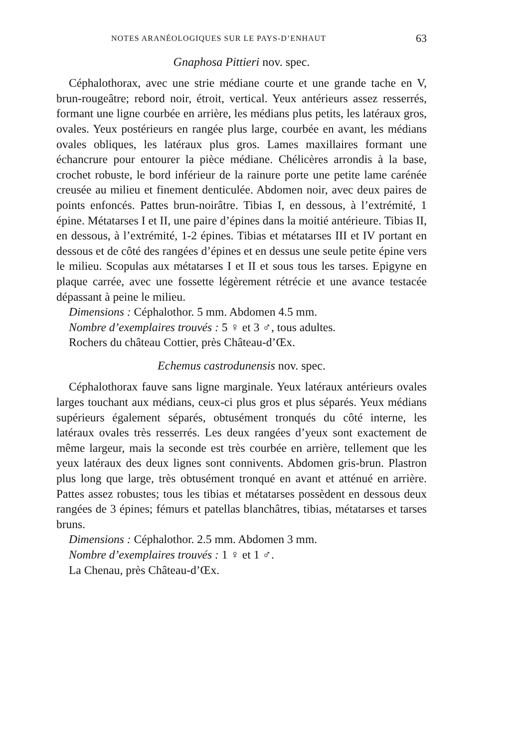NOTES ARANÉOLOGIQUES SUR LE PAYS-D’ENHAUT 63
Gnaphosa Pittieri nov. spec.
Céphalothorax, avec une strie médiane courte et une grande tache en V, brun-rougeâtre; rebord noir, étroit, vertical. Yeux antérieurs assez resserrés, formant une ligne courbée en arrière, les médians plus petits, les latéraux gros, ovales. Yeux postérieurs en rangée plus large, courbée en avant, les médians ovales obliques, les latéraux plus gros. Lames maxillaires formant une échancrure pour entourer la pièce médiane. Chélicères arrondis à la base, crochet robuste, le bord inférieur de la rainure porte une petite lame carénée creusée au milieu et finement denticulée. Abdomen noir, avec deux paires de points enfoncés. Pattes brun-noirâtre. Tibias I, en dessous, à l’extrémité, 1 épine. Métatarses I et II, une paire d’épines dans la moitié antérieure. Tibias II, en dessous, à l’extrémité, 1-2 épines. Tibias et métatarses III et IV portant en dessous et de côté des rangées d’épines et en dessus une seule petite épine vers le milieu. Scopulas aux métatarses I et II et sous tous les tarses. Epigyne en plaque carrée, avec une fossette légèrement rétrécie et une avance testacée dépassant à peine le milieu.
Dimensions : Céphalothor. 5 mm. Abdomen 4.5 mm.
Nombre d’exemplaires trouvés : 5 ♀ et 3 ♂, tous adultes.
Rochers du château Cottier, près Château-d’Œx.
Echemus castrodunensis nov. spec.
Céphalothorax fauve sans ligne marginale. Yeux latéraux antérieurs ovales larges touchant aux médians, ceux-ci plus gros et plus séparés. Yeux médians supérieurs également séparés, obtusément tronqués du côté interne, les latéraux ovales très resserrés. Les deux rangées d’yeux sont exactement de même largeur, mais la seconde est très courbée en arrière, tellement que les yeux latéraux des deux lignes sont connivents. Abdomen gris-brun. Plastron plus long que large, très obtusément tronqué en avant et atténué en arrière. Pattes assez robustes; tous les tibias et métatarses possèdent en dessous deux rangées de 3 épines; fémurs et patellas blanchâtres, tibias, métatarses et tarses bruns.
Dimensions : Céphalothor. 2.5 mm. Abdomen 3 mm.
Nombre d’exemplaires trouvés : 1 ♀ et 1 ♂.
La Chenau, près Château-d’Œx.